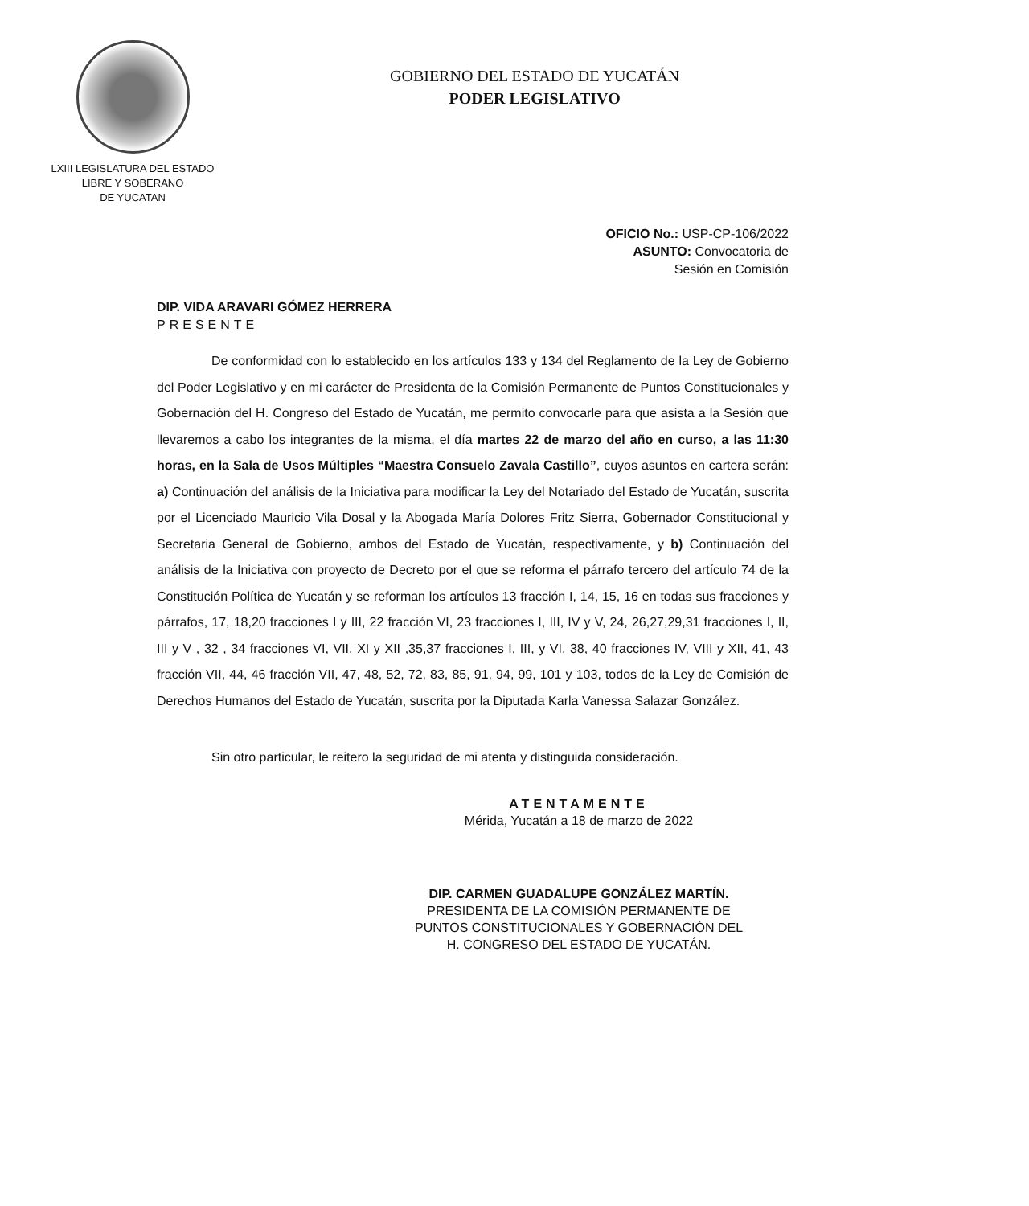LXIII LEGISLATURA DEL ESTADO
LIBRE Y SOBERANO
DE YUCATAN
GOBIERNO DEL ESTADO DE YUCATÁN
PODER LEGISLATIVO
OFICIO No.: USP-CP-106/2022
ASUNTO: Convocatoria de
Sesión en Comisión
DIP. VIDA ARAVARI GÓMEZ HERRERA
PRESENTE
De conformidad con lo establecido en los artículos 133 y 134 del Reglamento de la Ley de Gobierno del Poder Legislativo y en mi carácter de Presidenta de la Comisión Permanente de Puntos Constitucionales y Gobernación del H. Congreso del Estado de Yucatán, me permito convocarle para que asista a la Sesión que llevaremos a cabo los integrantes de la misma, el día martes 22 de marzo del año en curso, a las 11:30 horas, en la Sala de Usos Múltiples “Maestra Consuelo Zavala Castillo”, cuyos asuntos en cartera serán: a) Continuación del análisis de la Iniciativa para modificar la Ley del Notariado del Estado de Yucatán, suscrita por el Licenciado Mauricio Vila Dosal y la Abogada María Dolores Fritz Sierra, Gobernador Constitucional y Secretaria General de Gobierno, ambos del Estado de Yucatán, respectivamente, y b) Continuación del análisis de la Iniciativa con proyecto de Decreto por el que se reforma el párrafo tercero del artículo 74 de la Constitución Política de Yucatán y se reforman los artículos 13 fracción I, 14, 15, 16 en todas sus fracciones y párrafos, 17, 18,20 fracciones I y III, 22 fracción VI, 23 fracciones I, III, IV y V, 24, 26,27,29,31 fracciones I, II, III y V , 32 , 34 fracciones VI, VII, XI y XII ,35,37 fracciones I, III, y VI, 38, 40 fracciones IV, VIII y XII, 41, 43 fracción VII, 44, 46 fracción VII, 47, 48, 52, 72, 83, 85, 91, 94, 99, 101 y 103, todos de la Ley de Comisión de Derechos Humanos del Estado de Yucatán, suscrita por la Diputada Karla Vanessa Salazar González.
Sin otro particular, le reitero la seguridad de mi atenta y distinguida consideración.
ATENTAMENTE
Mérida, Yucatán a 18 de marzo de 2022
DIP. CARMEN GUADALUPE GONZÁLEZ MARTÍN.
PRESIDENTA DE LA COMISIÓN PERMANENTE DE
PUNTOS CONSTITUCIONALES Y GOBERNACIÓN DEL
H. CONGRESO DEL ESTADO DE YUCATÁN.